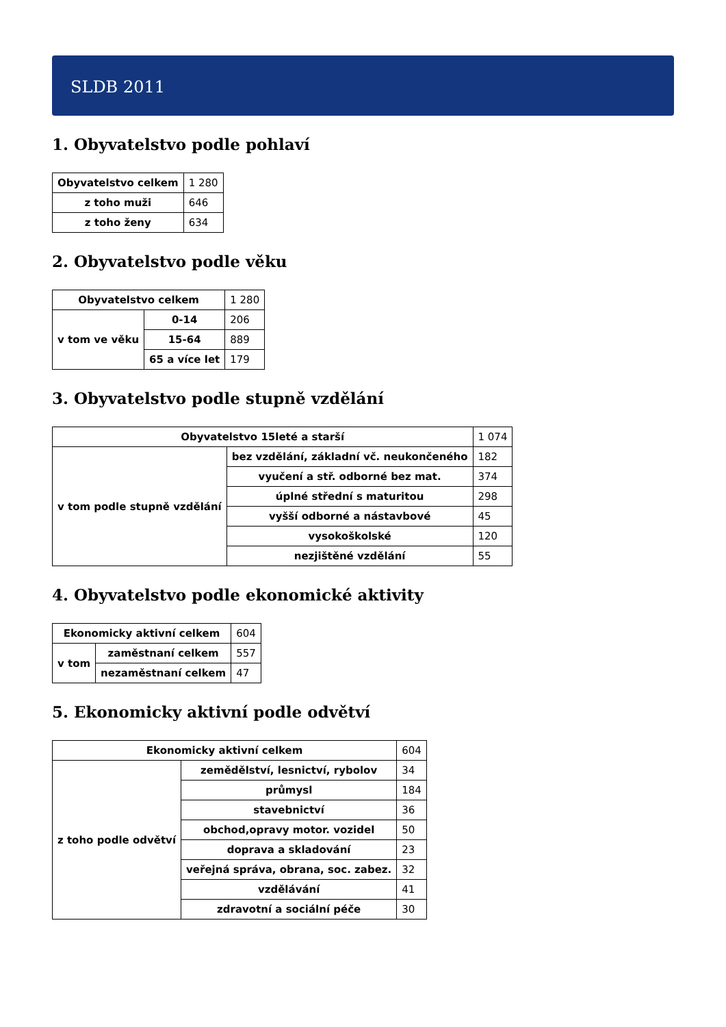SLDB 2011
1. Obyvatelstvo podle pohlaví
| Obyvatelstvo celkem | 1 280 |
| z toho muži | 646 |
| z toho ženy | 634 |
2. Obyvatelstvo podle věku
| Obyvatelstvo celkem | | 1 280 |
| v tom ve věku | 0-14 | 206 |
| | 15-64 | 889 |
| | 65 a více let | 179 |
3. Obyvatelstvo podle stupně vzdělání
| Obyvatelstvo 15leté a starší | | 1 074 |
| v tom podle stupně vzdělání | bez vzdělání, základní vč. neukončeného | 182 |
| | vyučení a stř. odborné bez mat. | 374 |
| | úplné střední s maturitou | 298 |
| | vyšší odborné a nástavbové | 45 |
| | vysokoškolské | 120 |
| | nezjištěné vzdělání | 55 |
4. Obyvatelstvo podle ekonomické aktivity
| Ekonomicky aktivní celkem | | 604 |
| v tom | zaměstnaní celkem | 557 |
| | nezaměstnaní celkem | 47 |
5. Ekonomicky aktivní podle odvětví
| Ekonomicky aktivní celkem | | 604 |
| z toho podle odvětví | zemědělství, lesnictví, rybolov | 34 |
| | průmysl | 184 |
| | stavebnictví | 36 |
| | obchod,opravy motor. vozidel | 50 |
| | doprava a skladování | 23 |
| | veřejná správa, obrana, soc. zabez. | 32 |
| | vzdělávání | 41 |
| | zdravotní a sociální péče | 30 |